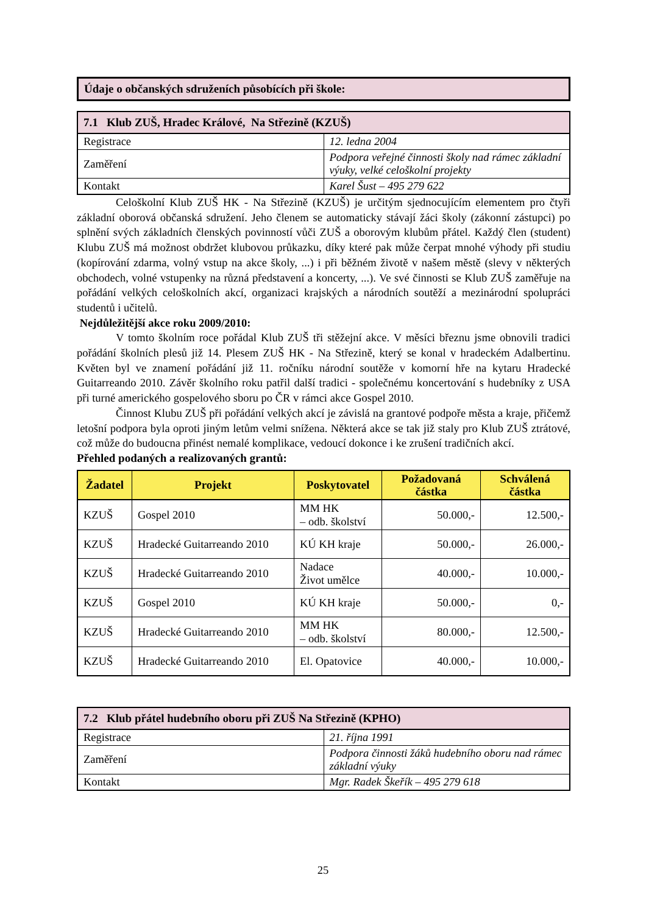Údaje o občanských sdruženích působících při škole:
| 7.1 Klub ZUŠ, Hradec Králové, Na Střezině (KZUŠ) | |
| --- | --- |
| Registrace | 12. ledna 2004 |
| Zaměření | Podpora veřejné činnosti školy nad rámec základní výuky, velké celoškolní projekty |
| Kontakt | Karel Šust – 495 279 622 |
Celoškolní Klub ZUŠ HK - Na Střezině (KZUŠ) je určitým sjednocujícím elementem pro čtyři základní oborová občanská sdružení. Jeho členem se automaticky stávají žáci školy (zákonní zástupci) po splnění svých základních členských povinností vůči ZUŠ a oborovým klubům přátel. Každý člen (student) Klubu ZUŠ má možnost obdržet klubovou průkazku, díky které pak může čerpat mnohé výhody při studiu (kopírování zdarma, volný vstup na akce školy, ...) i při běžném životě v našem městě (slevy v některých obchodech, volné vstupenky na různá představení a koncerty, ...). Ve své činnosti se Klub ZUŠ zaměřuje na pořádání velkých celoškolních akcí, organizaci krajských a národních soutěží a mezinárodní spolupráci studentů i učitelů.
Nejdůležitější akce roku 2009/2010:
V tomto školním roce pořádal Klub ZUŠ tři stěžejní akce. V měsíci březnu jsme obnovili tradici pořádání školních plesů již 14. Plesem ZUŠ HK - Na Střezině, který se konal v hradeckém Adalbertinu. Květen byl ve znamení pořádání již 11. ročníku národní soutěže v komorní hře na kytaru Hradecké Guitarreando 2010. Závěr školního roku patřil další tradici - společnému koncertování s hudebníky z USA při turné amerického gospelového sboru po ČR v rámci akce Gospel 2010.
Činnost Klubu ZUŠ při pořádání velkých akcí je závislá na grantové podpoře města a kraje, přičemž letošní podpora byla oproti jiným letům velmi snížena. Některá akce se tak již staly pro Klub ZUŠ ztrátové, což může do budoucna přinést nemalé komplikace, vedoucí dokonce i ke zrušení tradičních akcí.
Přehled podaných a realizovaných grantů:
| Žadatel | Projekt | Poskytovatel | Požadovaná částka | Schválená částka |
| --- | --- | --- | --- | --- |
| KZUŠ | Gospel 2010 | MM HK – odb. školství | 50.000,- | 12.500,- |
| KZUŠ | Hradecké Guitarreando 2010 | KÚ KH kraje | 50.000,- | 26.000,- |
| KZUŠ | Hradecké Guitarreando 2010 | Nadace Život umělce | 40.000,- | 10.000,- |
| KZUŠ | Gospel 2010 | KÚ KH kraje | 50.000,- | 0,- |
| KZUŠ | Hradecké Guitarreando 2010 | MM HK – odb. školství | 80.000,- | 12.500,- |
| KZUŠ | Hradecké Guitarreando 2010 | El. Opatovice | 40.000,- | 10.000,- |
| 7.2 Klub přátel hudebního oboru při ZUŠ Na Střezině (KPHO) | |
| --- | --- |
| Registrace | 21. října 1991 |
| Zaměření | Podpora činnosti žáků hudebního oboru nad rámec základní výuky |
| Kontakt | Mgr. Radek Škeřík – 495 279 618 |
25